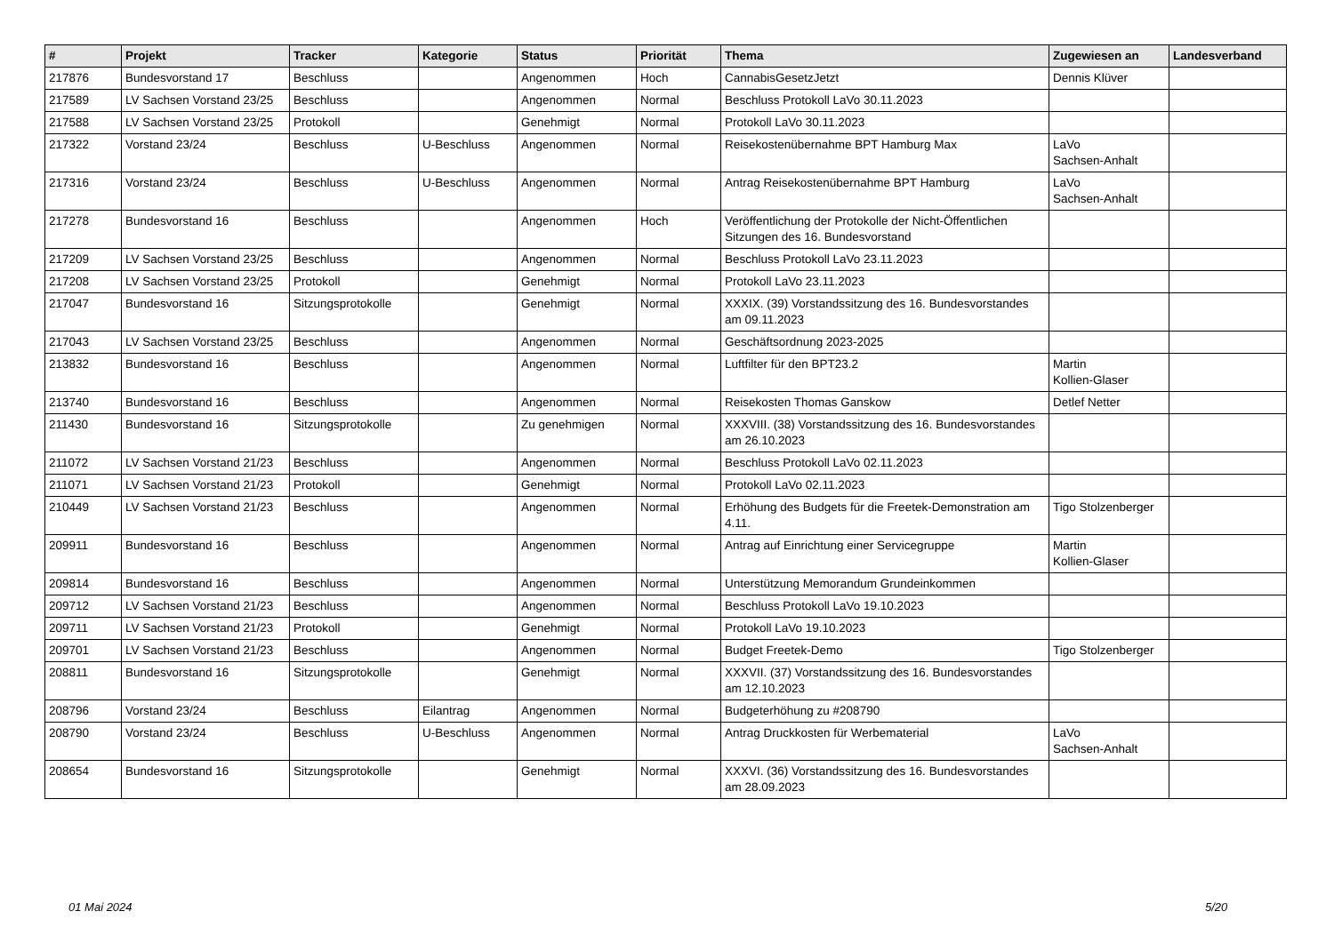| # | Projekt | Tracker | Kategorie | Status | Priorität | Thema | Zugewiesen an | Landesverband |
| --- | --- | --- | --- | --- | --- | --- | --- | --- |
| 217876 | Bundesvorstand 17 | Beschluss | | Angenommen | Hoch | CannabisGesetzJetzt | Dennis Klüver | |
| 217589 | LV Sachsen Vorstand 23/25 | Beschluss | | Angenommen | Normal | Beschluss Protokoll LaVo 30.11.2023 | | |
| 217588 | LV Sachsen Vorstand 23/25 | Protokoll | | Genehmigt | Normal | Protokoll LaVo 30.11.2023 | | |
| 217322 | Vorstand 23/24 | Beschluss | U-Beschluss | Angenommen | Normal | Reisekostenübernahme BPT Hamburg Max | LaVo Sachsen-Anhalt | |
| 217316 | Vorstand 23/24 | Beschluss | U-Beschluss | Angenommen | Normal | Antrag Reisekostenübernahme BPT Hamburg | LaVo Sachsen-Anhalt | |
| 217278 | Bundesvorstand 16 | Beschluss | | Angenommen | Hoch | Veröffentlichung der Protokolle der Nicht-Öffentlichen Sitzungen des 16. Bundesvorstand | | |
| 217209 | LV Sachsen Vorstand 23/25 | Beschluss | | Angenommen | Normal | Beschluss Protokoll LaVo 23.11.2023 | | |
| 217208 | LV Sachsen Vorstand 23/25 | Protokoll | | Genehmigt | Normal | Protokoll LaVo 23.11.2023 | | |
| 217047 | Bundesvorstand 16 | Sitzungsprotokolle | | Genehmigt | Normal | XXXIX. (39) Vorstandssitzung des 16. Bundesvorstandes am 09.11.2023 | | |
| 217043 | LV Sachsen Vorstand 23/25 | Beschluss | | Angenommen | Normal | Geschäftsordnung 2023-2025 | | |
| 213832 | Bundesvorstand 16 | Beschluss | | Angenommen | Normal | Luftfilter für den BPT23.2 | Martin Kollien-Glaser | |
| 213740 | Bundesvorstand 16 | Beschluss | | Angenommen | Normal | Reisekosten Thomas Ganskow | Detlef Netter | |
| 211430 | Bundesvorstand 16 | Sitzungsprotokolle | | Zu genehmigen | Normal | XXXVIII. (38) Vorstandssitzung des 16. Bundesvorstandes am 26.10.2023 | | |
| 211072 | LV Sachsen Vorstand 21/23 | Beschluss | | Angenommen | Normal | Beschluss Protokoll LaVo 02.11.2023 | | |
| 211071 | LV Sachsen Vorstand 21/23 | Protokoll | | Genehmigt | Normal | Protokoll LaVo 02.11.2023 | | |
| 210449 | LV Sachsen Vorstand 21/23 | Beschluss | | Angenommen | Normal | Erhöhung des Budgets für die Freetek-Demonstration am 4.11. | Tigo Stolzenberger | |
| 209911 | Bundesvorstand 16 | Beschluss | | Angenommen | Normal | Antrag auf Einrichtung einer Servicegruppe | Martin Kollien-Glaser | |
| 209814 | Bundesvorstand 16 | Beschluss | | Angenommen | Normal | Unterstützung Memorandum Grundeinkommen | | |
| 209712 | LV Sachsen Vorstand 21/23 | Beschluss | | Angenommen | Normal | Beschluss Protokoll LaVo 19.10.2023 | | |
| 209711 | LV Sachsen Vorstand 21/23 | Protokoll | | Genehmigt | Normal | Protokoll LaVo 19.10.2023 | | |
| 209701 | LV Sachsen Vorstand 21/23 | Beschluss | | Angenommen | Normal | Budget Freetek-Demo | Tigo Stolzenberger | |
| 208811 | Bundesvorstand 16 | Sitzungsprotokolle | | Genehmigt | Normal | XXXVII. (37) Vorstandssitzung des 16. Bundesvorstandes am 12.10.2023 | | |
| 208796 | Vorstand 23/24 | Beschluss | Eilantrag | Angenommen | Normal | Budgeterhöhung zu #208790 | | |
| 208790 | Vorstand 23/24 | Beschluss | U-Beschluss | Angenommen | Normal | Antrag Druckkosten für Werbematerial | LaVo Sachsen-Anhalt | |
| 208654 | Bundesvorstand 16 | Sitzungsprotokolle | | Genehmigt | Normal | XXXVI. (36) Vorstandssitzung des 16. Bundesvorstandes am 28.09.2023 | | |
01 Mai 2024 5/20